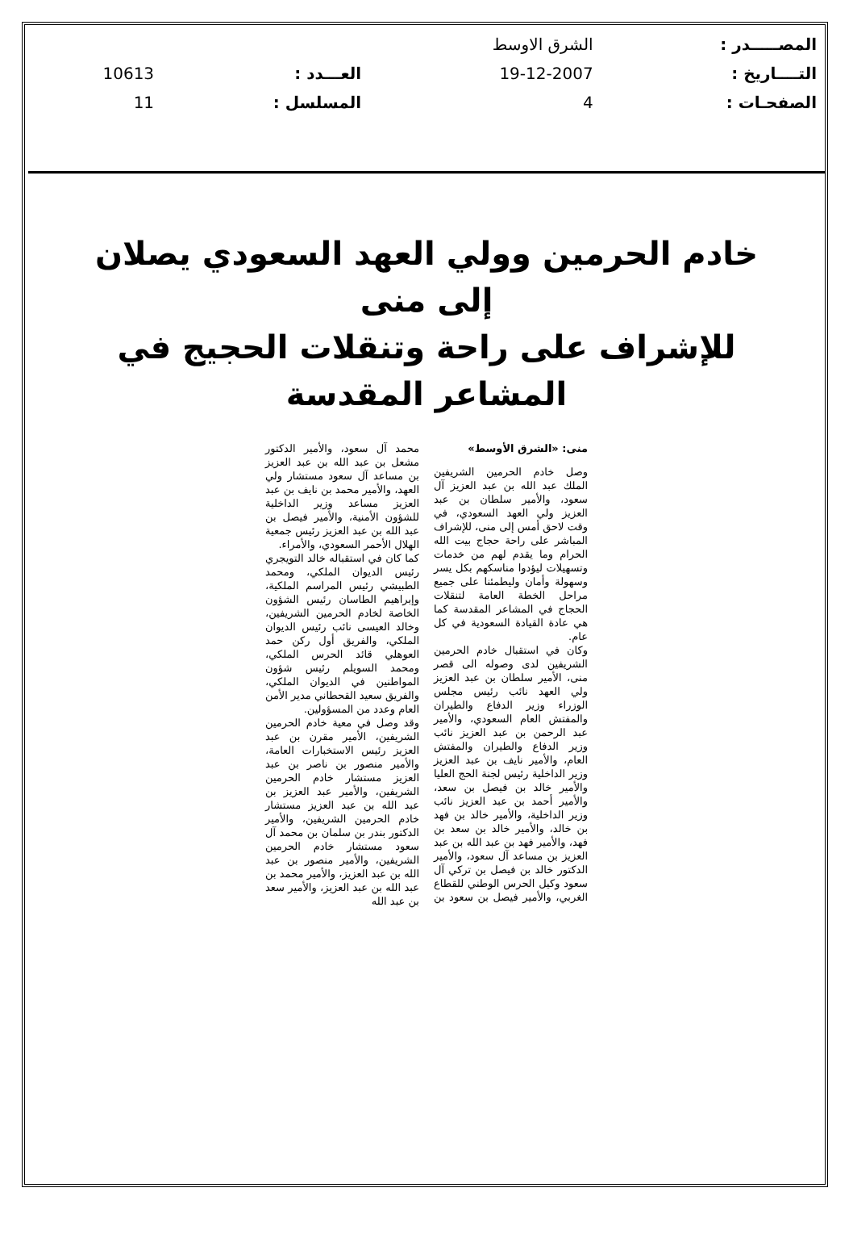| المصـــــدر : | الشرق الاوسط | | |
| التــــاريخ : | 19-12-2007 | العـــدد : | 10613 |
| الصفحـات : | 4 | المسلسل : | 11 |
خادم الحرمين وولي العهد السعودي يصلان إلى منى
للإشراف على راحة وتنقلات الحجيج في المشاعر المقدسة
منى: «الشرق الأوسط»
وصل خادم الحرمين الشريفين الملك عبد الله بن عبد العزيز آل سعود، والأمير سلطان بن عبد العزيز ولي العهد السعودي، في وقت لاحق أمس إلى منى، للإشراف المباشر على راحة حجاج بيت الله الحرام وما يقدم لهم من خدمات وتسهيلات ليؤدوا مناسكهم بكل يسر وسهولة وأمان وليطمئنا على جميع مراحل الخطة العامة لتنقلات الحجاج في المشاعر المقدسة كما هي عادة القيادة السعودية في كل عام.
وكان في استقبال خادم الحرمين الشريفين لدى وصوله الى قصر منى، الأمير سلطان بن عبد العزيز ولي العهد نائب رئيس مجلس الوزراء وزير الدفاع والطيران والمفتش العام السعودي، والأمير عبد الرحمن بن عبد العزيز نائب وزير الدفاع والطيران والمفتش العام، والأمير نايف بن عبد العزيز وزير الداخلية رئيس لجنة الحج العليا والأمير خالد بن فيصل بن سعد، والأمير أحمد بن عبد العزيز نائب وزير الداخلية، والأمير خالد بن فهد بن خالد، والأمير خالد بن سعد بن فهد، والأمير فهد بن عبد الله بن عبد العزيز بن مساعد آل سعود، والأمير الدكتور خالد بن فيصل بن تركي آل سعود وكيل الحرس الوطني للقطاع الغربي، والأمير فيصل بن سعود بن محمد آل سعود، والأمير الدكتور مشعل بن عبد الله بن عبد العزيز بن مساعد آل سعود مستشار ولي العهد، والأمير محمد بن نايف بن عبد العزيز مساعد وزير الداخلية للشؤون الأمنية، والأمير فيصل بن عبد الله بن عبد العزيز رئيس جمعية الهلال الأحمر السعودي، والأمراء.
كما كان في استقباله خالد التويجري رئيس الديوان الملكي، ومحمد الطبيشي رئيس المراسم الملكية، وإبراهيم الطاسان رئيس الشؤون الخاصة لخادم الحرمين الشريفين، وخالد العيسى نائب رئيس الديوان الملكي، والفريق أول ركن حمد العوهلي قائد الحرس الملكي، ومحمد السويلم رئيس شؤون المواطنين في الديوان الملكي، والفريق سعيد القحطاني مدير الأمن العام وعدد من المسؤولين.
وقد وصل في معية خادم الحرمين الشريفين، الأمير مقرن بن عبد العزيز رئيس الاستخبارات العامة، والأمير منصور بن ناصر بن عبد العزيز مستشار خادم الحرمين الشريفين، والأمير عبد العزيز بن عبد الله بن عبد العزيز مستشار خادم الحرمين الشريفين، والأمير الدكتور بندر بن سلمان بن محمد آل سعود مستشار خادم الحرمين الشريفين، والأمير منصور بن عبد الله بن عبد العزيز، والأمير محمد بن عبد الله بن عبد العزيز، والأمير سعد بن عبد الله